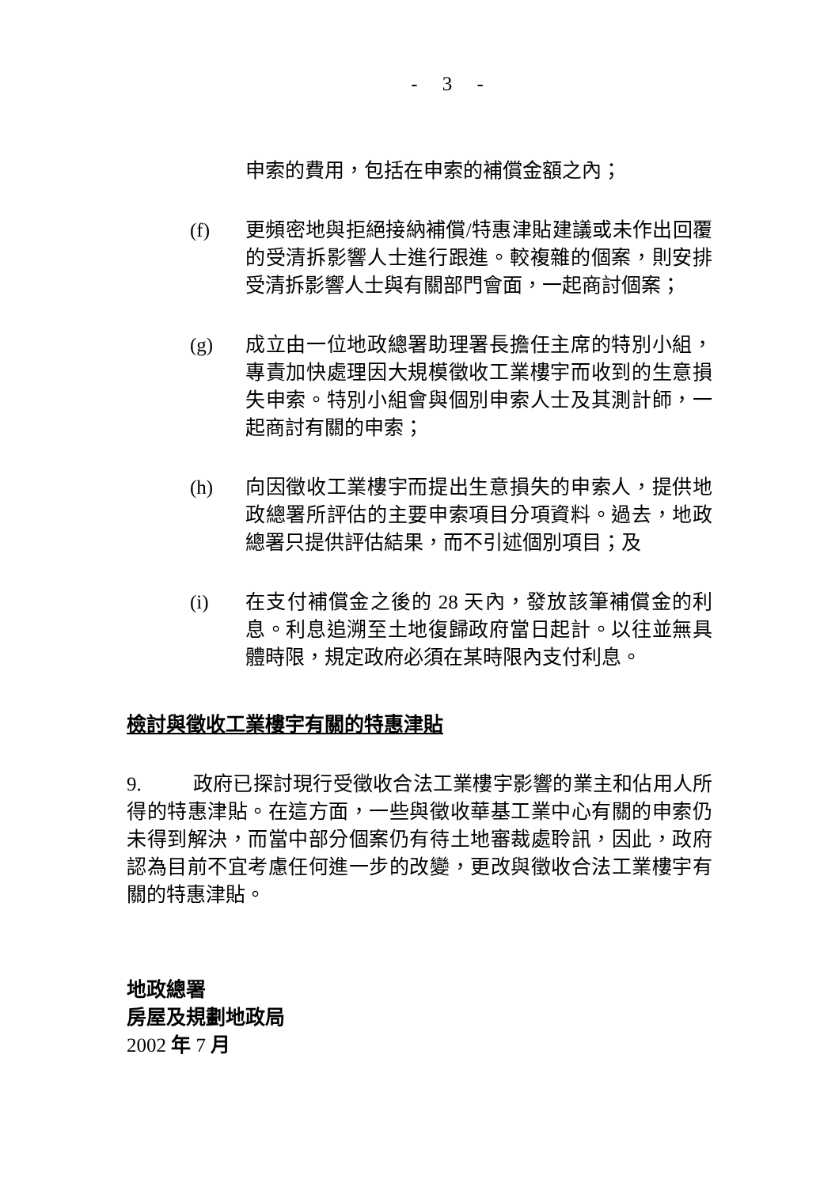- 3 -
申索的費用，包括在申索的補償金額之內；
(f) 更頻密地與拒絕接納補償/特惠津貼建議或未作出回覆的受清拆影響人士進行跟進。較複雜的個案，則安排受清拆影響人士與有關部門會面，一起商討個案；
(g) 成立由一位地政總署助理署長擔任主席的特別小組，專責加快處理因大規模徵收工業樓宇而收到的生意損失申索。特別小組會與個別申索人士及其測計師，一起商討有關的申索；
(h) 向因徵收工業樓宇而提出生意損失的申索人，提供地政總署所評估的主要申索項目分項資料。過去，地政總署只提供評估結果，而不引述個別項目；及
(i) 在支付補償金之後的 28 天內，發放該筆補償金的利息。利息追溯至土地復歸政府當日起計。以往並無具體時限，規定政府必須在某時限內支付利息。
檢討與徵收工業樓宇有關的特惠津貼
9. 政府已探討現行受徵收合法工業樓宇影響的業主和佔用人所得的特惠津貼。在這方面，一些與徵收華基工業中心有關的申索仍未得到解決，而當中部分個案仍有待土地審裁處聆訊，因此，政府認為目前不宜考慮任何進一步的改變，更改與徵收合法工業樓宇有關的特惠津貼。
地政總署
房屋及規劃地政局
2002 年 7 月